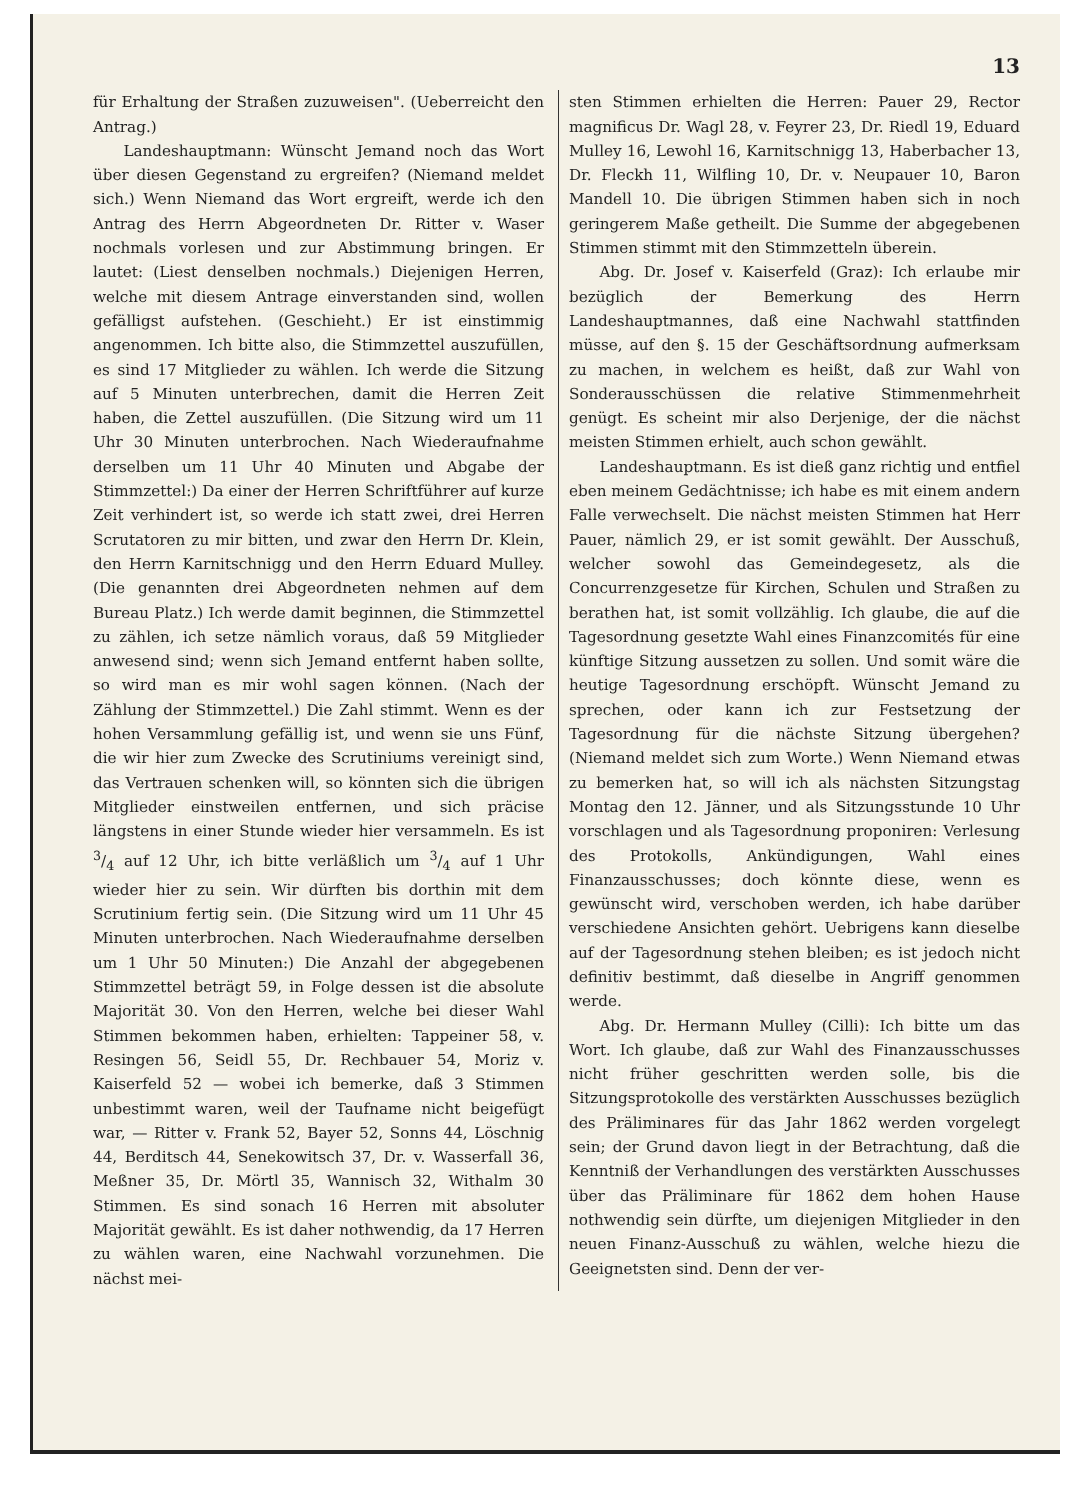13
für Erhaltung der Straßen zuzuweisen". (Ueberreicht den Antrag.)
Landeshauptmann: Wünscht Jemand noch das Wort über diesen Gegenstand zu ergreifen? (Niemand meldet sich.) Wenn Niemand das Wort ergreift, werde ich den Antrag des Herrn Abgeordneten Dr. Ritter v. Waser nochmals vorlesen und zur Abstimmung bringen. Er lautet: (Liest denselben nochmals.) Diejenigen Herren, welche mit diesem Antrage einverstanden sind, wollen gefälligst aufstehen. (Geschieht.) Er ist einstimmig angenommen. Ich bitte also, die Stimmzettel auszufüllen, es sind 17 Mitglieder zu wählen. Ich werde die Sitzung auf 5 Minuten unterbrechen, damit die Herren Zeit haben, die Zettel auszufüllen. (Die Sitzung wird um 11 Uhr 30 Minuten unterbrochen. Nach Wiederaufnahme derselben um 11 Uhr 40 Minuten und Abgabe der Stimmzettel:) Da einer der Herren Schriftführer auf kurze Zeit verhindert ist, so werde ich statt zwei, drei Herren Scrutatoren zu mir bitten, und zwar den Herrn Dr. Klein, den Herrn Karnitschnigg und den Herrn Eduard Mulley. (Die genannten drei Abgeordneten nehmen auf dem Bureau Platz.) Ich werde damit beginnen, die Stimmzettel zu zählen, ich setze nämlich voraus, daß 59 Mitglieder anwesend sind; wenn sich Jemand entfernt haben sollte, so wird man es mir wohl sagen können. (Nach der Zählung der Stimmzettel.) Die Zahl stimmt. Wenn es der hohen Versammlung gefällig ist, und wenn sie uns Fünf, die wir hier zum Zwecke des Scrutiniums vereinigt sind, das Vertrauen schenken will, so könnten sich die übrigen Mitglieder einstweilen entfernen, und sich präcise längstens in einer Stunde wieder hier versammeln. Es ist 3/4 auf 12 Uhr, ich bitte verläßlich um 3/4 auf 1 Uhr wieder hier zu sein. Wir dürften bis dorthin mit dem Scrutinium fertig sein. (Die Sitzung wird um 11 Uhr 45 Minuten unterbrochen. Nach Wiederaufnahme derselben um 1 Uhr 50 Minuten:) Die Anzahl der abgegebenen Stimmzettel beträgt 59, in Folge dessen ist die absolute Majorität 30. Von den Herren, welche bei dieser Wahl Stimmen bekommen haben, erhielten: Tappeiner 58, v. Resingen 56, Seidl 55, Dr. Rechbauer 54, Moriz v. Kaiserfeld 52 — wobei ich bemerke, daß 3 Stimmen unbestimmt waren, weil der Taufname nicht beigefügt war, — Ritter v. Frank 52, Bayer 52, Sonns 44, Löschnig 44, Berditsch 44, Senekowitsch 37, Dr. v. Wasserfall 36, Meßner 35, Dr. Mörtl 35, Wannisch 32, Withalm 30 Stimmen. Es sind sonach 16 Herren mit absoluter Majorität gewählt. Es ist daher nothwendig, da 17 Herren zu wählen waren, eine Nachwahl vorzunehmen. Die nächst mei-
sten Stimmen erhielten die Herren: Pauer 29, Rector magnificus Dr. Wagl 28, v. Feyrer 23, Dr. Riedl 19, Eduard Mulley 16, Lewohl 16, Karnitschnigg 13, Haberbacher 13, Dr. Fleckh 11, Wilfling 10, Dr. v. Neupauer 10, Baron Mandell 10. Die übrigen Stimmen haben sich in noch geringerem Maße getheilt. Die Summe der abgegebenen Stimmen stimmt mit den Stimmzetteln überein.
Abg. Dr. Josef v. Kaiserfeld (Graz): Ich erlaube mir bezüglich der Bemerkung des Herrn Landeshauptmannes, daß eine Nachwahl stattfinden müsse, auf den §. 15 der Geschäftsordnung aufmerksam zu machen, in welchem es heißt, daß zur Wahl von Sonderausschüssen die relative Stimmenmehrheit genügt. Es scheint mir also Derjenige, der die nächst meisten Stimmen erhielt, auch schon gewählt.
Landeshauptmann. Es ist dieß ganz richtig und entfiel eben meinem Gedächtnisse; ich habe es mit einem andern Falle verwechselt. Die nächst meisten Stimmen hat Herr Pauer, nämlich 29, er ist somit gewählt. Der Ausschuß, welcher sowohl das Gemeindegesetz, als die Concurrenzgesetze für Kirchen, Schulen und Straßen zu berathen hat, ist somit vollzählig. Ich glaube, die auf die Tagesordnung gesetzte Wahl eines Finanzcomités für eine künftige Sitzung aussetzen zu sollen. Und somit wäre die heutige Tagesordnung erschöpft. Wünscht Jemand zu sprechen, oder kann ich zur Festsetzung der Tagesordnung für die nächste Sitzung übergehen? (Niemand meldet sich zum Worte.) Wenn Niemand etwas zu bemerken hat, so will ich als nächsten Sitzungstag Montag den 12. Jänner, und als Sitzungsstunde 10 Uhr vorschlagen und als Tagesordnung proponiren: Verlesung des Protokolls, Ankündigungen, Wahl eines Finanzausschusses; doch könnte diese, wenn es gewünscht wird, verschoben werden, ich habe darüber verschiedene Ansichten gehört. Uebrigens kann dieselbe auf der Tagesordnung stehen bleiben; es ist jedoch nicht definitiv bestimmt, daß dieselbe in Angriff genommen werde.
Abg. Dr. Hermann Mulley (Cilli): Ich bitte um das Wort. Ich glaube, daß zur Wahl des Finanzausschusses nicht früher geschritten werden solle, bis die Sitzungsprotokolle des verstärkten Ausschusses bezüglich des Präliminares für das Jahr 1862 werden vorgelegt sein; der Grund davon liegt in der Betrachtung, daß die Kenntniß der Verhandlungen des verstärkten Ausschusses über das Präliminare für 1862 dem hohen Hause nothwendig sein dürfte, um diejenigen Mitglieder in den neuen Finanz-Ausschuß zu wählen, welche hiezu die Geeignetsten sind. Denn der ver-